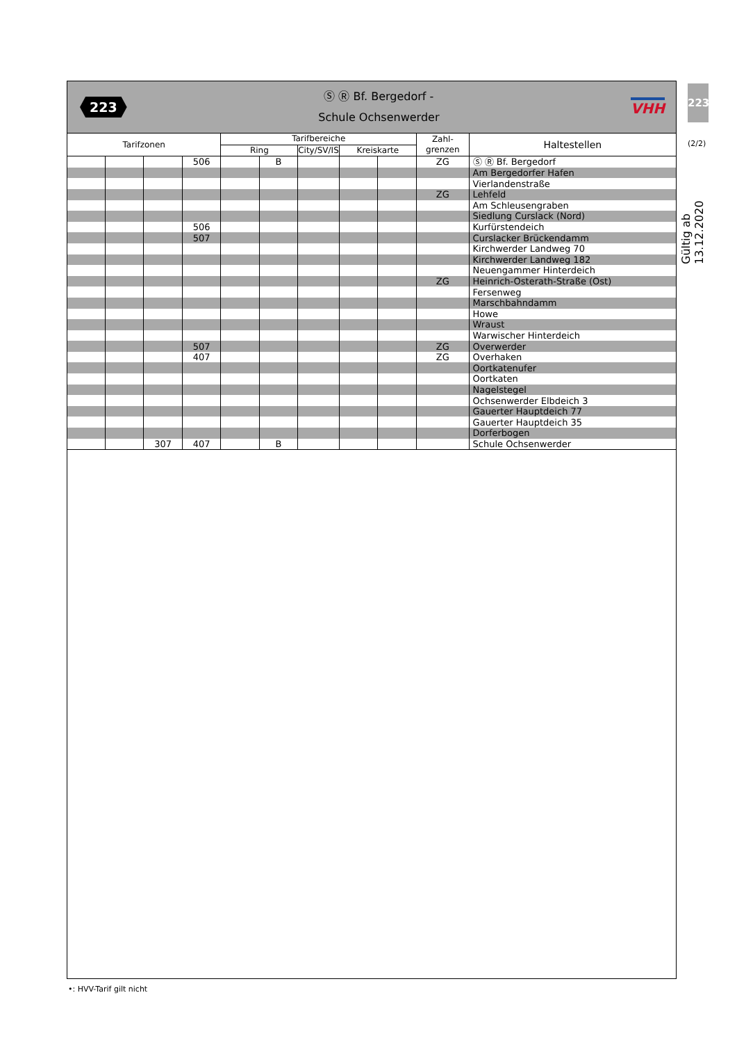223
(2/2)
Gültig ab 13.12.2020
223
Ⓢ Ⓡ Bf. Bergedorf -
Schule Ochsenwerder
VHH
| Tarifzonen | | | | Tarifbereiche | | | | | Zahl- grenzen | Haltestellen |
| --- | --- | --- | --- | --- | --- | --- | --- | --- | --- | --- |
| | | | | Ring | | City/SV/IS | Kreiskarte | | | |
| | | | 506 | | B | | | | ZG | Ⓢ Ⓡ Bf. Bergedorf |
| | | | | | | | | | | Am Bergedorfer Hafen |
| | | | | | | | | | | Vierlandenstraße |
| | | | | | | | | | ZG | Lehfeld |
| | | | | | | | | | | Am Schleusengraben |
| | | | | | | | | | | Siedlung Curslack (Nord) |
| | | | 506 | | | | | | | Kurfürstendeich |
| | | | 507 | | | | | | | Curslacker Brückendamm |
| | | | | | | | | | | Kirchwerder Landweg 70 |
| | | | | | | | | | | Kirchwerder Landweg 182 |
| | | | | | | | | | | Neuengammer Hinterdeich |
| | | | | | | | | | ZG | Heinrich-Osterath-Straße (Ost) |
| | | | | | | | | | | Fersenweg |
| | | | | | | | | | | Marschbahndamm |
| | | | | | | | | | | Howe |
| | | | | | | | | | | Wraust |
| | | | | | | | | | | Warwischer Hinterdeich |
| | | | 507 | | | | | | ZG | Overwerder |
| | | | 407 | | | | | | ZG | Overhaken |
| | | | | | | | | | | Oortkatenufer |
| | | | | | | | | | | Oortkaten |
| | | | | | | | | | | Nagelstegel |
| | | | | | | | | | | Ochsenwerder Elbdeich 3 |
| | | | | | | | | | | Gauerter Hauptdeich 77 |
| | | | | | | | | | | Gauerter Hauptdeich 35 |
| | | | | | | | | | | Dorferbogen |
| | | 307 | 407 | | B | | | | | Schule Ochsenwerder |
•: HVV-Tarif gilt nicht